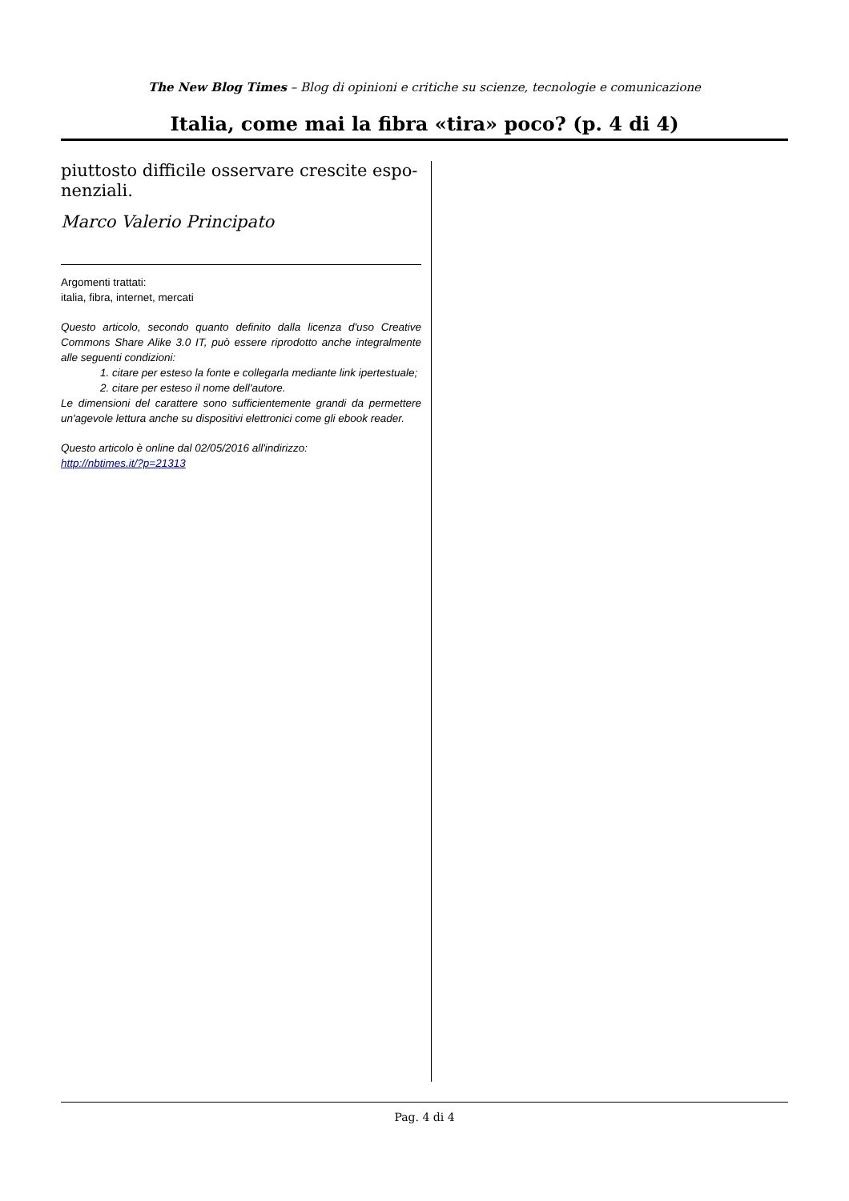The New Blog Times – Blog di opinioni e critiche su scienze, tecnologie e comunicazione
Italia, come mai la fibra «tira» poco? (p. 4 di 4)
piuttosto difficile osservare crescite espo-
nenziali.
Marco Valerio Principato
Argomenti trattati:
italia, fibra, internet, mercati
Questo articolo, secondo quanto definito dalla licenza d'uso Creative Commons Share Alike 3.0 IT, può essere riprodotto anche integralmente alle seguenti condizioni:
1. citare per esteso la fonte e collegarla mediante link ipertestuale;
2. citare per esteso il nome dell'autore.
Le dimensioni del carattere sono sufficientemente grandi da permettere un'agevole lettura anche su dispositivi elettronici come gli ebook reader.
Questo articolo è online dal 02/05/2016 all'indirizzo:
http://nbtimes.it/?p=21313
Pag. 4 di 4